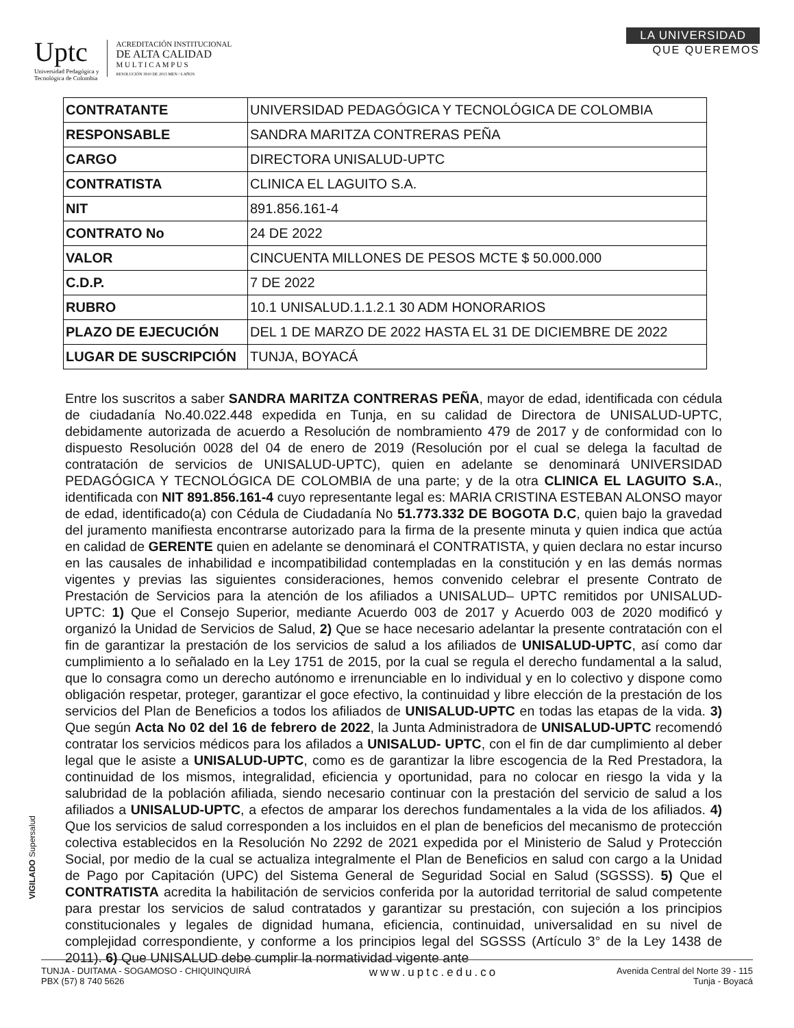Uptc
Universidad Pedagógica y
Tecnológica de Colombia
ACREDITACIÓN INSTITUCIONAL
DE ALTA CALIDAD
M U L T I C A M P U S
RESOLUCIÓN 3910 DE 2015 MEN / 6 AÑOS
LA UNIVERSIDAD
QUE QUEREMOS
| CONTRATANTE | UNIVERSIDAD PEDAGÓGICA Y TECNOLÓGICA DE COLOMBIA |
| RESPONSABLE | SANDRA MARITZA CONTRERAS PEÑA |
| CARGO | DIRECTORA UNISALUD-UPTC |
| CONTRATISTA | CLINICA EL LAGUITO S.A. |
| NIT | 891.856.161-4 |
| CONTRATO No | 24 DE 2022 |
| VALOR | CINCUENTA MILLONES DE PESOS MCTE $ 50.000.000 |
| C.D.P. | 7 DE 2022 |
| RUBRO | 10.1 UNISALUD.1.1.2.1 30 ADM HONORARIOS |
| PLAZO DE EJECUCIÓN | DEL 1 DE MARZO DE 2022 HASTA EL 31 DE DICIEMBRE DE 2022 |
| LUGAR DE SUSCRIPCIÓN | TUNJA, BOYACÁ |
Entre los suscritos a saber SANDRA MARITZA CONTRERAS PEÑA, mayor de edad, identificada con cédula de ciudadanía No.40.022.448 expedida en Tunja, en su calidad de Directora de UNISALUD-UPTC, debidamente autorizada de acuerdo a Resolución de nombramiento 479 de 2017 y de conformidad con lo dispuesto Resolución 0028 del 04 de enero de 2019 (Resolución por el cual se delega la facultad de contratación de servicios de UNISALUD-UPTC), quien en adelante se denominará UNIVERSIDAD PEDAGÓGICA Y TECNOLÓGICA DE COLOMBIA de una parte; y de la otra CLINICA EL LAGUITO S.A., identificada con NIT 891.856.161-4 cuyo representante legal es: MARIA CRISTINA ESTEBAN ALONSO mayor de edad, identificado(a) con Cédula de Ciudadanía No 51.773.332 DE BOGOTA D.C, quien bajo la gravedad del juramento manifiesta encontrarse autorizado para la firma de la presente minuta y quien indica que actúa en calidad de GERENTE quien en adelante se denominará el CONTRATISTA, y quien declara no estar incurso en las causales de inhabilidad e incompatibilidad contempladas en la constitución y en las demás normas vigentes y previas las siguientes consideraciones, hemos convenido celebrar el presente Contrato de Prestación de Servicios para la atención de los afiliados a UNISALUD– UPTC remitidos por UNISALUD-UPTC: 1) Que el Consejo Superior, mediante Acuerdo 003 de 2017 y Acuerdo 003 de 2020 modificó y organizó la Unidad de Servicios de Salud, 2) Que se hace necesario adelantar la presente contratación con el fin de garantizar la prestación de los servicios de salud a los afiliados de UNISALUD-UPTC, así como dar cumplimiento a lo señalado en la Ley 1751 de 2015, por la cual se regula el derecho fundamental a la salud, que lo consagra como un derecho autónomo e irrenunciable en lo individual y en lo colectivo y dispone como obligación respetar, proteger, garantizar el goce efectivo, la continuidad y libre elección de la prestación de los servicios del Plan de Beneficios a todos los afiliados de UNISALUD-UPTC en todas las etapas de la vida. 3) Que según Acta No 02 del 16 de febrero de 2022, la Junta Administradora de UNISALUD-UPTC recomendó contratar los servicios médicos para los afilados a UNISALUD- UPTC, con el fin de dar cumplimiento al deber legal que le asiste a UNISALUD-UPTC, como es de garantizar la libre escogencia de la Red Prestadora, la continuidad de los mismos, integralidad, eficiencia y oportunidad, para no colocar en riesgo la vida y la salubridad de la población afiliada, siendo necesario continuar con la prestación del servicio de salud a los afiliados a UNISALUD-UPTC, a efectos de amparar los derechos fundamentales a la vida de los afiliados. 4) Que los servicios de salud corresponden a los incluidos en el plan de beneficios del mecanismo de protección colectiva establecidos en la Resolución No 2292 de 2021 expedida por el Ministerio de Salud y Protección Social, por medio de la cual se actualiza integralmente el Plan de Beneficios en salud con cargo a la Unidad de Pago por Capitación (UPC) del Sistema General de Seguridad Social en Salud (SGSSS). 5) Que el CONTRATISTA acredita la habilitación de servicios conferida por la autoridad territorial de salud competente para prestar los servicios de salud contratados y garantizar su prestación, con sujeción a los principios constitucionales y legales de dignidad humana, eficiencia, continuidad, universalidad en su nivel de complejidad correspondiente, y conforme a los principios legal del SGSSS (Artículo 3° de la Ley 1438 de 2011). 6) Que UNISALUD debe cumplir la normatividad vigente ante
VIGILADO Supersalud
TUNJA - DUITAMA - SOGAMOSO - CHIQUINQUIRÁ
PBX (57) 8 740 5626
www.uptc.edu.co
Avenida Central del Norte 39 - 115
Tunja - Boyacá